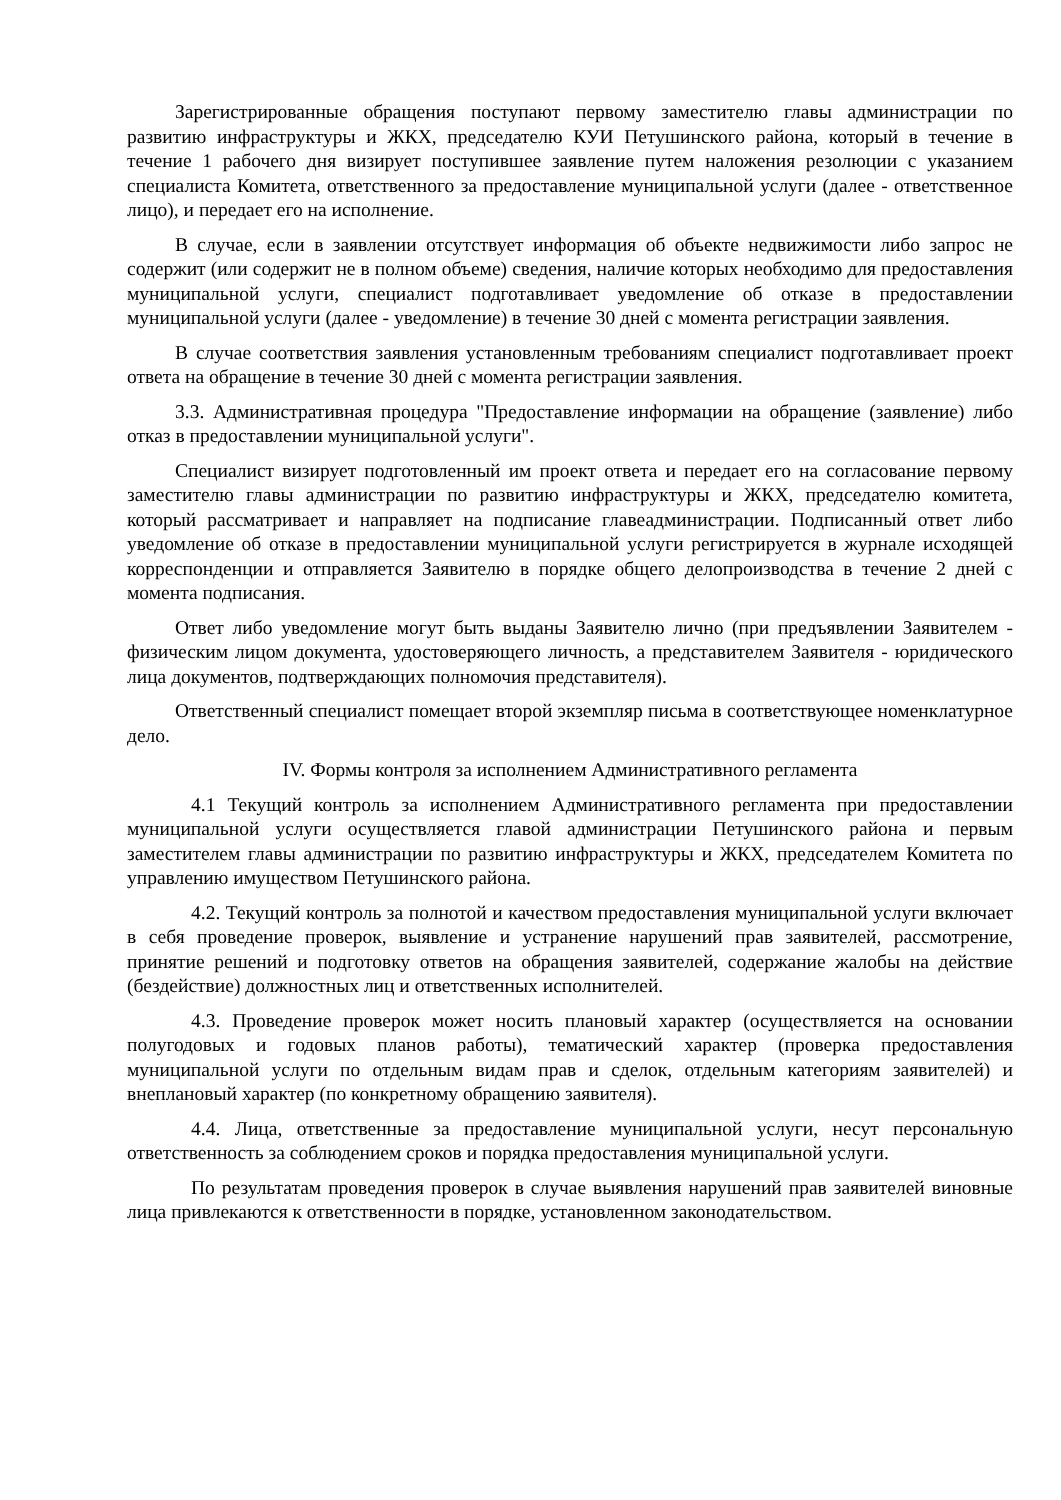Зарегистрированные обращения поступают первому заместителю главы администрации по развитию инфраструктуры и ЖКХ, председателю КУИ Петушинского района, который в течение в течение 1 рабочего дня визирует поступившее заявление путем наложения резолюции с указанием специалиста Комитета, ответственного за предоставление муниципальной услуги (далее - ответственное лицо), и передает его на исполнение.
В случае, если в заявлении отсутствует информация об объекте недвижимости либо запрос не содержит (или содержит не в полном объеме) сведения, наличие которых необходимо для предоставления муниципальной услуги, специалист подготавливает уведомление об отказе в предоставлении муниципальной услуги (далее - уведомление) в течение 30 дней с момента регистрации заявления.
В случае соответствия заявления установленным требованиям специалист подготавливает проект ответа на обращение в течение 30 дней с момента регистрации заявления.
3.3. Административная процедура "Предоставление информации на обращение (заявление) либо отказ в предоставлении муниципальной услуги".
Специалист визирует подготовленный им проект ответа и передает его на согласование первому заместителю главы администрации по развитию инфраструктуры и ЖКХ, председателю комитета, который рассматривает и направляет на подписание главеадминистрации. Подписанный ответ либо уведомление об отказе в предоставлении муниципальной услуги регистрируется в журнале исходящей корреспонденции и отправляется Заявителю в порядке общего делопроизводства в течение 2 дней с момента подписания.
Ответ либо уведомление могут быть выданы Заявителю лично (при предъявлении Заявителем - физическим лицом документа, удостоверяющего личность, а представителем Заявителя - юридического лица документов, подтверждающих полномочия представителя).
Ответственный специалист помещает второй экземпляр письма в соответствующее номенклатурное дело.
IV. Формы контроля за исполнением Административного регламента
4.1 Текущий контроль за исполнением Административного регламента при предоставлении муниципальной услуги осуществляется главой администрации Петушинского района и первым заместителем главы администрации по развитию инфраструктуры и ЖКХ, председателем Комитета по управлению имуществом Петушинского района.
4.2. Текущий контроль за полнотой и качеством предоставления муниципальной услуги включает в себя проведение проверок, выявление и устранение нарушений прав заявителей, рассмотрение, принятие решений и подготовку ответов на обращения заявителей, содержание жалобы на действие (бездействие) должностных лиц и ответственных исполнителей.
4.3. Проведение проверок может носить плановый характер (осуществляется на основании полугодовых и годовых планов работы), тематический характер (проверка предоставления муниципальной услуги по отдельным видам прав и сделок, отдельным категориям заявителей) и внеплановый характер (по конкретному обращению заявителя).
4.4. Лица, ответственные за предоставление муниципальной услуги, несут персональную ответственность за соблюдением сроков и порядка предоставления муниципальной услуги.
По результатам проведения проверок в случае выявления нарушений прав заявителей виновные лица привлекаются к ответственности в порядке, установленном законодательством.